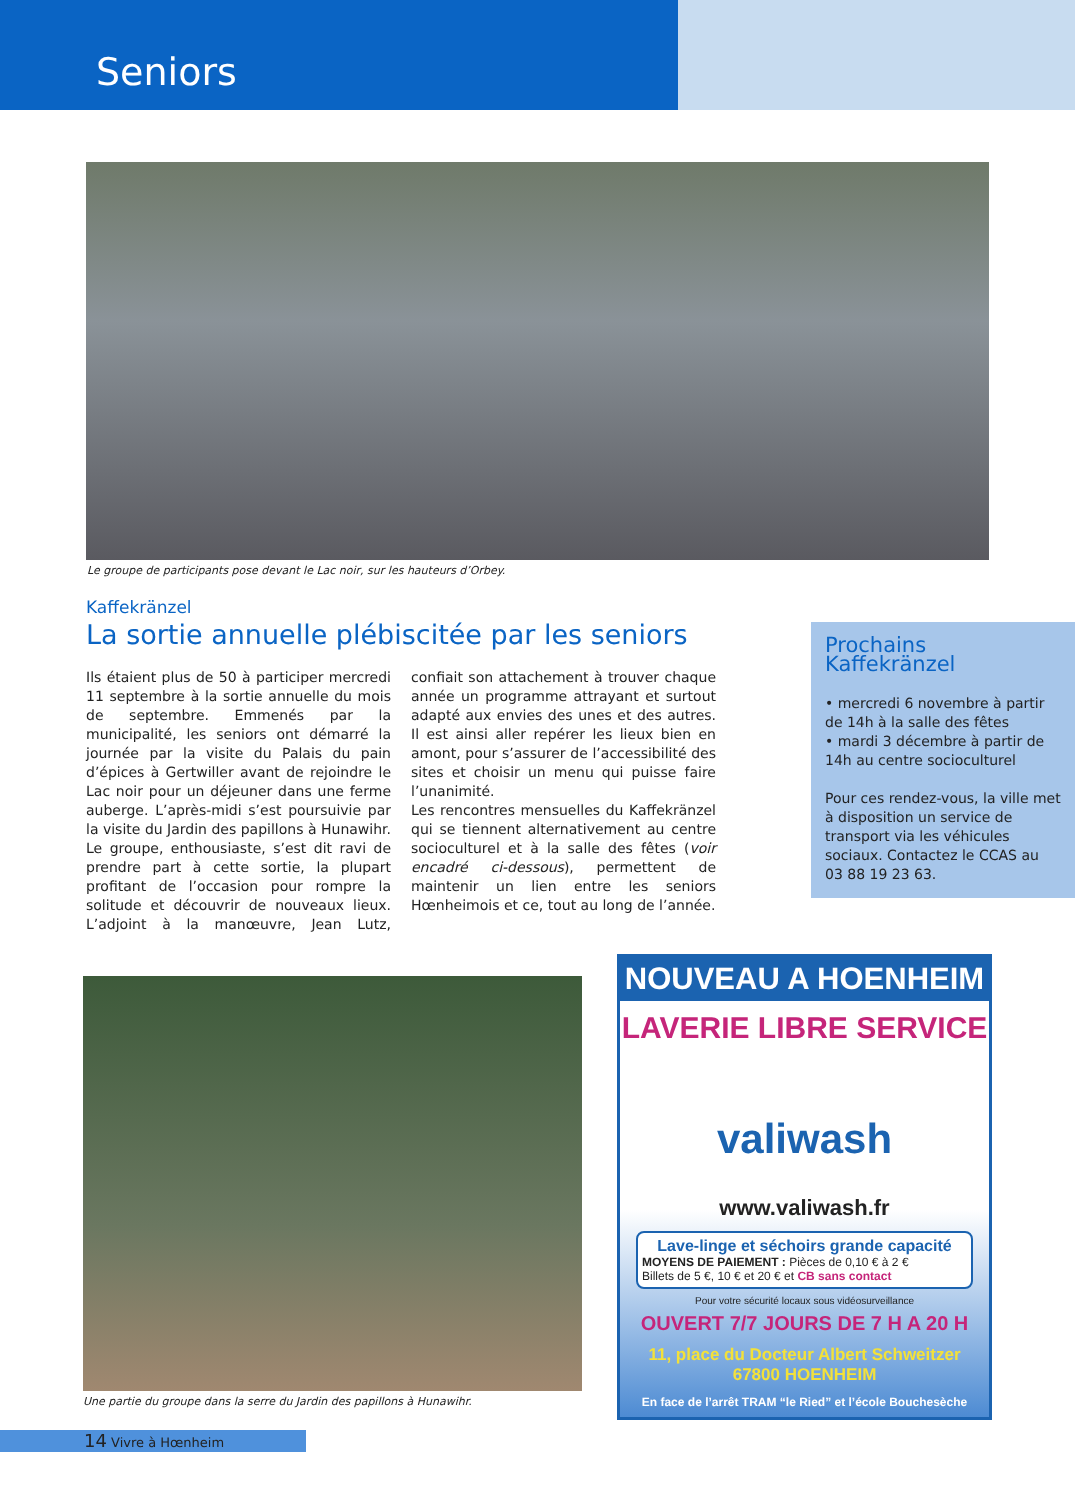Seniors
Le groupe de participants pose devant le Lac noir, sur les hauteurs d’Orbey.
Kaffekränzel
La sortie annuelle plébiscitée par les seniors
Ils étaient plus de 50 à participer mercredi 11 septembre à la sortie annuelle du mois de septembre. Emmenés par la municipalité, les seniors ont démarré la journée par la visite du Palais du pain d’épices à Gertwiller avant de rejoindre le Lac noir pour un déjeuner dans une ferme auberge. L’après-midi s’est poursuivie par la visite du Jardin des papillons à Hunawihr. Le groupe, enthousiaste, s’est dit ravi de prendre part à cette sortie, la plupart profitant de l’occasion pour rompre la solitude et découvrir de nouveaux lieux. L’adjoint à la manœuvre, Jean Lutz, confiait son attachement à trouver chaque année un programme attrayant et surtout adapté aux envies des unes et des autres. Il est ainsi aller repérer les lieux bien en amont, pour s’assurer de l’accessibilité des sites et choisir un menu qui puisse faire l’unanimité.
Les rencontres mensuelles du Kaffekränzel qui se tiennent alternativement au centre socioculturel et à la salle des fêtes (voir encadré ci-dessous), permettent de maintenir un lien entre les seniors Hœnheimois et ce, tout au long de l’année.
Prochains Kaffekränzel
• mercredi 6 novembre à partir de 14h à la salle des fêtes
• mardi 3 décembre à partir de 14h au centre socioculturel
Pour ces rendez-vous, la ville met à disposition un service de transport via les véhicules sociaux. Contactez le CCAS au 03 88 19 23 63.
Une partie du groupe dans la serre du Jardin des papillons à Hunawihr.
NOUVEAU A HOENHEIM
LAVERIE LIBRE SERVICE
valiwash
www.valiwash.fr
Lave-linge et séchoirs grande capacité
MOYENS DE PAIEMENT : Pièces de 0,10 € à 2 €
Billets de 5 €, 10 € et 20 € et CB sans contact
Pour votre sécurité locaux sous vidéosurveillance
OUVERT 7/7 JOURS DE 7 H A 20 H
11, place du Docteur Albert Schweitzer
67800 HOENHEIM
En face de l’arrêt TRAM “le Ried” et l’école Bouchesèche
14 Vivre à Hœnheim